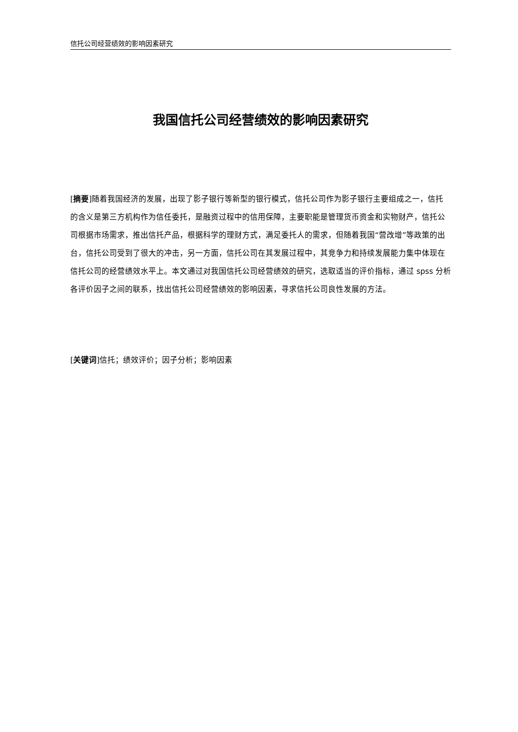信托公司经营绩效的影响因素研究
我国信托公司经营绩效的影响因素研究
[摘要]随着我国经济的发展，出现了影子银行等新型的银行模式，信托公司作为影子银行主要组成之一，信托的含义是第三方机构作为信任委托，是融资过程中的信用保障，主要职能是管理货币资金和实物财产，信托公司根据市场需求，推出信托产品，根据科学的理财方式，满足委托人的需求，但随着我国“营改增”等政策的出台，信托公司受到了很大的冲击，另一方面，信托公司在其发展过程中，其竞争力和持续发展能力集中体现在信托公司的经营绩效水平上。本文通过对我国信托公司经营绩效的研究，选取适当的评价指标，通过 spss 分析各评价因子之间的联系，找出信托公司经营绩效的影响因素，寻求信托公司良性发展的方法。
[关键词]信托；绩效评价；因子分析；影响因素